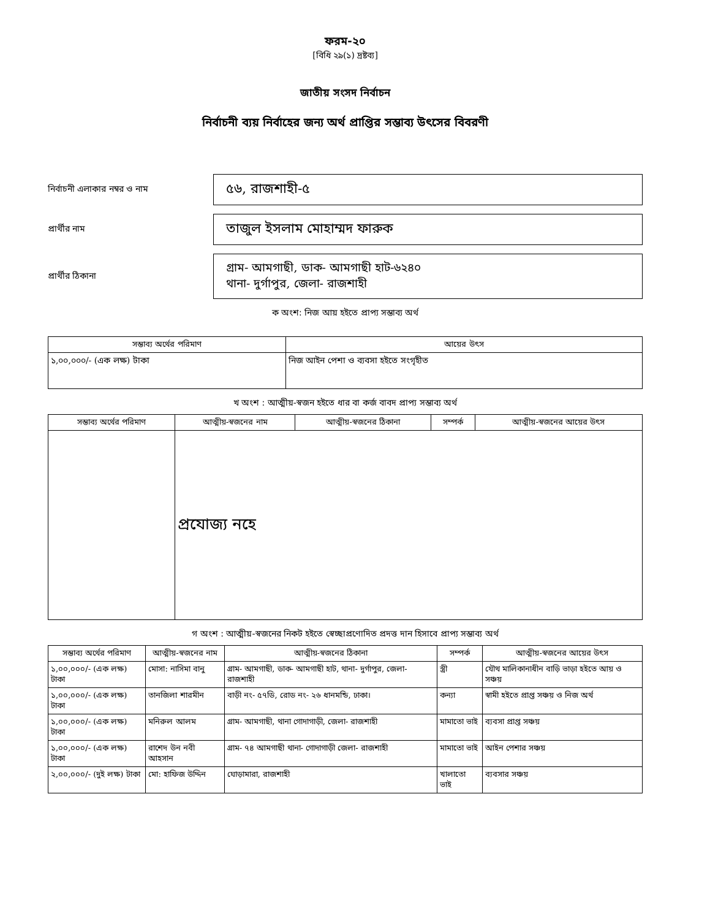ফরম-২০
[বিধি ২৯(১) দ্রষ্টব্য]
জাতীয় সংসদ নির্বাচন
নির্বাচনী ব্যয় নির্বাহের জন্য অর্থ প্রাপ্তির সম্ভাব্য উৎসের বিবরণী
নির্বাচনী এলাকার নম্বর ও নাম
৫৬, রাজশাহী-৫
প্রার্থীর নাম
তাজুল ইসলাম মোহাম্মদ ফারুক
প্রার্থীর ঠিকানা
গ্রাম- আমগাছী, ডাক- আমগাছী হাট-৬২৪০
থানা- দুর্গাপুর, জেলা- রাজশাহী
ক অংশ: নিজ আয় হইতে প্রাপ্য সম্ভাব্য অর্থ
| সম্ভাব্য অর্থের পরিমাণ | আয়ের উৎস |
| --- | --- |
| ১,০০,০০০/- (এক লক্ষ) টাকা | নিজ আইন পেশা ও ব্যবসা হইতে সংগৃহীত |
খ অংশ : আত্মীয়-স্বজন হইতে ধার বা কর্জ বাবদ প্রাপ্য সম্ভাব্য অর্থ
| সম্ভাব্য অর্থের পরিমাণ | আত্মীয়-স্বজনের নাম | আত্মীয়-স্বজনের ঠিকানা | সম্পর্ক | আত্মীয়-স্বজনের আয়ের উৎস |
| --- | --- | --- | --- | --- |
| | প্রযোজ্য নহে | | | |
গ অংশ : আত্মীয়-স্বজনের নিকট হইতে স্বেচ্ছাপ্রণোদিত প্রদত্ত দান হিসাবে প্রাপ্য সম্ভাব্য অর্থ
| সম্ভাব্য অর্থের পরিমাণ | আত্মীয়-স্বজনের নাম | আত্মীয়-স্বজনের ঠিকানা | সম্পর্ক | আত্মীয়-স্বজনের আয়ের উৎস |
| --- | --- | --- | --- | --- |
| ১,০০,০০০/- (এক লক্ষ) টাকা | মোসা: নাসিমা বানু | গ্রাম- আমগাছী, ডাক- আমগাছী হাট, থানা- দুর্গাপুর, জেলা- রাজশাহী | স্ত্রী | যৌথ মালিকানাধীন বাড়ি ভাড়া হইতে আয় ও সঞ্চয় |
| ১,০০,০০০/- (এক লক্ষ) টাকা | তানজিলা শারমীন | বাড়ী নং- ৫৭ডি, রোড নং- ২৬ ধানমন্ডি, ঢাকা। | কন্যা | স্বামী হইতে প্রাপ্ত সঞ্চয় ও নিজ অর্থ |
| ১,০০,০০০/- (এক লক্ষ) টাকা | মনিরুল আলম | গ্রাম- আমগাছী, থানা গোদাগাড়ী, জেলা- রাজশাহী | মামাতো ভাই | ব্যবসা প্রাপ্ত সঞ্চয় |
| ১,০০,০০০/- (এক লক্ষ) টাকা | রাশেদ উন নবী আহসান | গ্রাম- ৭৪ আমগাছী থানা- গোদাগাড়ী জেলা- রাজশাহী | মামাতো ভাই | আইন পেশার সঞ্চয় |
| ২,০০,০০০/- (দুই লক্ষ) টাকা | মো: হাফিজ উদ্দিন | ঘোড়ামারা, রাজশাহী | খালাতো ভাই | ব্যবসার সঞ্চয় |